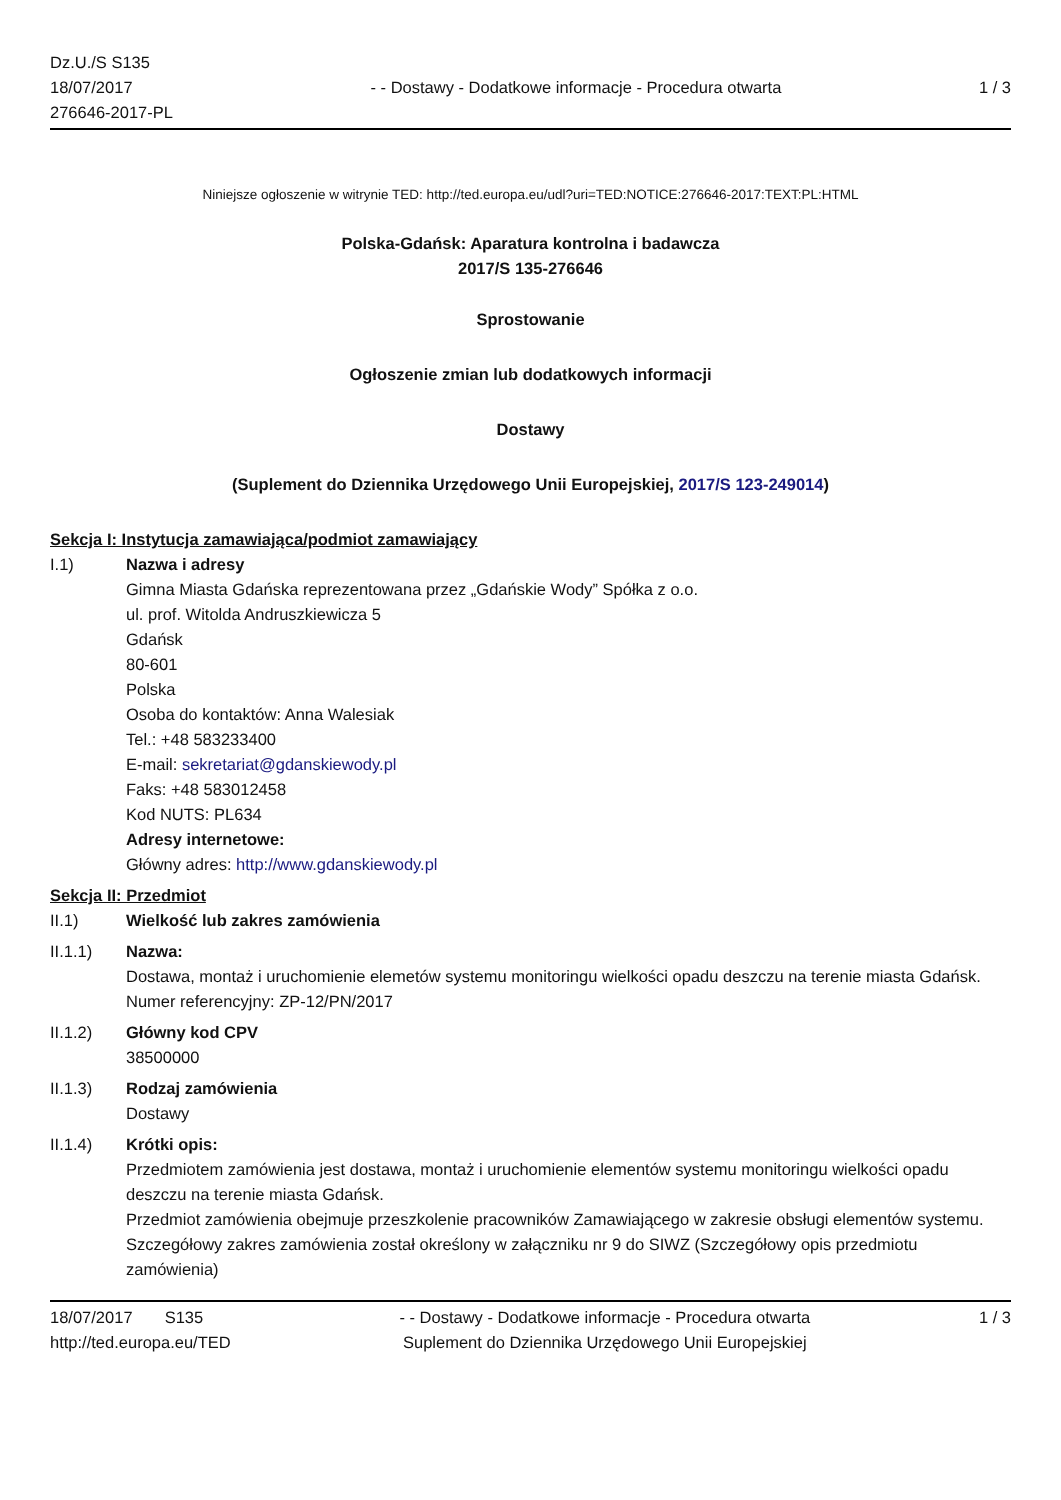Dz.U./S S135
18/07/2017
276646-2017-PL
- - Dostawy - Dodatkowe informacje - Procedura otwarta
1 / 3
Niniejsze ogłoszenie w witrynie TED: http://ted.europa.eu/udl?uri=TED:NOTICE:276646-2017:TEXT:PL:HTML
Polska-Gdańsk: Aparatura kontrolna i badawcza
2017/S 135-276646
Sprostowanie
Ogłoszenie zmian lub dodatkowych informacji
Dostawy
(Suplement do Dziennika Urzędowego Unii Europejskiej, 2017/S 123-249014)
Sekcja I: Instytucja zamawiająca/podmiot zamawiający
I.1) Nazwa i adresy
Gimna Miasta Gdańska reprezentowana przez „Gdańskie Wody” Spółka z o.o.
ul. prof. Witolda Andruszkiewicza 5
Gdańsk
80-601
Polska
Osoba do kontaktów: Anna Walesiak
Tel.: +48 583233400
E-mail: sekretariat@gdanskiewody.pl
Faks: +48 583012458
Kod NUTS: PL634
Adresy internetowe:
Główny adres: http://www.gdanskiewody.pl
Sekcja II: Przedmiot
II.1) Wielkość lub zakres zamówienia
II.1.1) Nazwa:
Dostawa, montaż i uruchomienie elemetów systemu monitoringu wielkości opadu deszczu na terenie miasta Gdańsk.
Numer referencyjny: ZP-12/PN/2017
II.1.2) Główny kod CPV
38500000
II.1.3) Rodzaj zamówienia
Dostawy
II.1.4) Krótki opis:
Przedmiotem zamówienia jest dostawa, montaż i uruchomienie elementów systemu monitoringu wielkości opadu deszczu na terenie miasta Gdańsk.
Przedmiot zamówienia obejmuje przeszkolenie pracowników Zamawiającego w zakresie obsługi elementów systemu.
Szczegółowy zakres zamówienia został określony w załączniku nr 9 do SIWZ (Szczegółowy opis przedmiotu zamówienia)
18/07/2017 S135
http://ted.europa.eu/TED
- - Dostawy - Dodatkowe informacje - Procedura otwarta
Suplement do Dziennika Urzędowego Unii Europejskiej
1 / 3